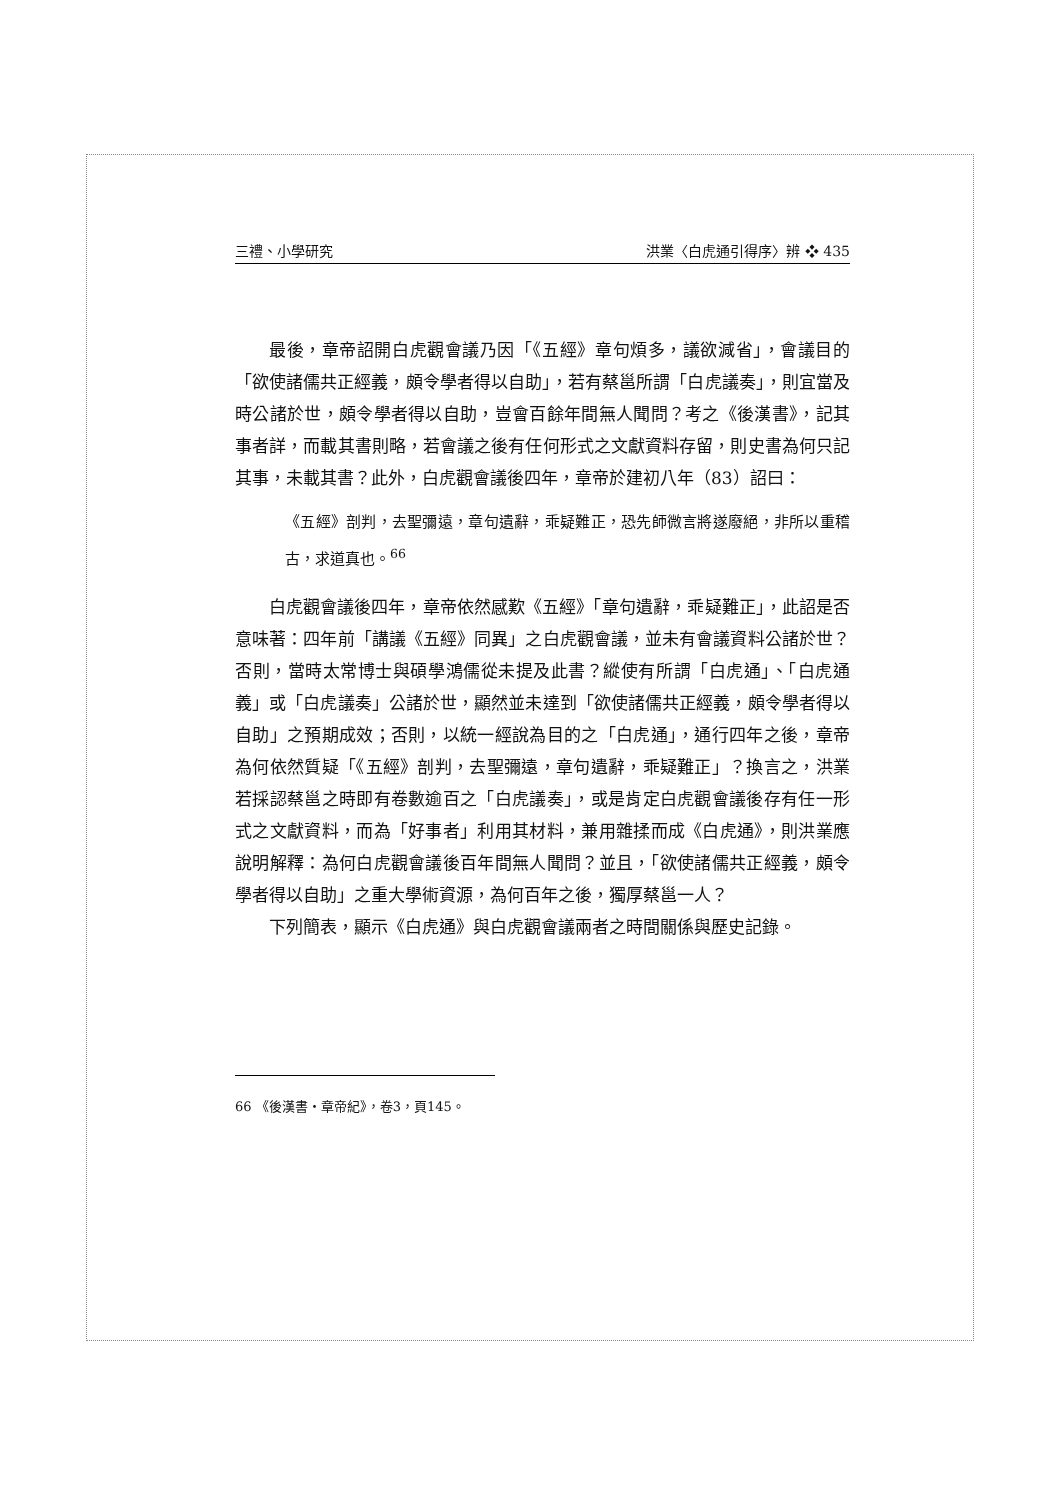三禮、小學研究 洪業〈白虎通引得序〉辨 ❖ 435
最後，章帝詔開白虎觀會議乃因「《五經》章句煩多，議欲減省」，會議目的「欲使諸儒共正經義，頗令學者得以自助」，若有蔡邕所謂「白虎議奏」，則宜當及時公諸於世，頗令學者得以自助，豈會百餘年間無人聞問？考之《後漢書》，記其事者詳，而載其書則略，若會議之後有任何形式之文獻資料存留，則史書為何只記其事，未載其書？此外，白虎觀會議後四年，章帝於建初八年（83）詔曰：
《五經》剖判，去聖彌遠，章句遺辭，乖疑難正，恐先師微言將遂廢絕，非所以重稽古，求道真也。<sup>66</sup>
白虎觀會議後四年，章帝依然感歎《五經》「章句遺辭，乖疑難正」，此詔是否意味著：四年前「講議《五經》同異」之白虎觀會議，並未有會議資料公諸於世？否則，當時太常博士與碩學鴻儒從未提及此書？縱使有所謂「白虎通」、「白虎通義」或「白虎議奏」公諸於世，顯然並未達到「欲使諸儒共正經義，頗令學者得以自助」之預期成效；否則，以統一經說為目的之「白虎通」，通行四年之後，章帝為何依然質疑「《五經》剖判，去聖彌遠，章句遺辭，乖疑難正」？換言之，洪業若採認蔡邕之時即有卷數逾百之「白虎議奏」，或是肯定白虎觀會議後存有任一形式之文獻資料，而為「好事者」利用其材料，兼用雜揉而成《白虎通》，則洪業應說明解釋：為何白虎觀會議後百年間無人聞問？並且，「欲使諸儒共正經義，頗令學者得以自助」之重大學術資源，為何百年之後，獨厚蔡邕一人？
下列簡表，顯示《白虎通》與白虎觀會議兩者之時間關係與歷史記錄。
66 《後漢書・章帝紀》，卷3，頁145。